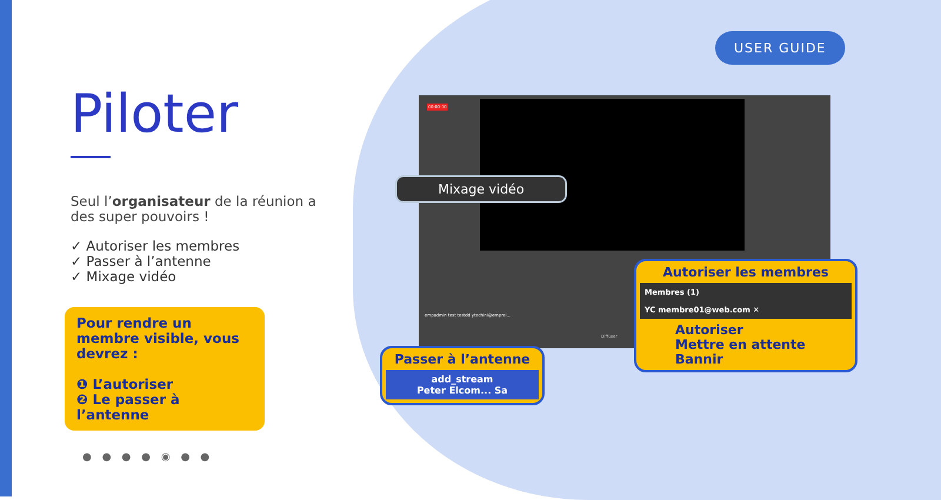USER GUIDE
Piloter
Seul l’organisateur de la réunion a des super pouvoirs !
✓ Autoriser les membres
✓ Passer à l’antenne
✓ Mixage vidéo
Pour rendre un membre visible, vous devrez :
❶ L’autoriser
❷ Le passer à l’antenne
00:00:00
empadmin test testdd ytechini@emprei...
Diffuser
Mixage vidéo
Passer à l’antenne
add_stream
Peter Elcom... Sa
Autoriser les membres
Membres (1)
YC membre01@web.com ✕
Autoriser
Mettre en attente
Bannir
● ● ● ● ◉ ● ●